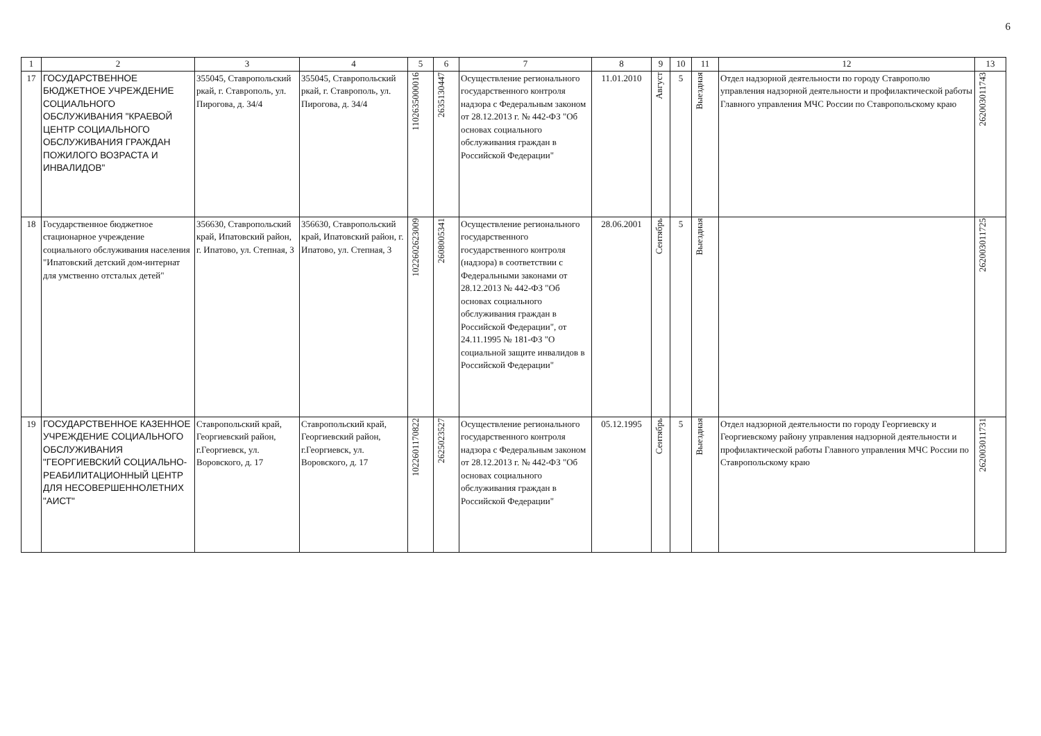6
| 1 | 2 | 3 | 4 | 5 | 6 | 7 | 8 | 9 | 10 | 11 | 12 | 13 |
| --- | --- | --- | --- | --- | --- | --- | --- | --- | --- | --- | --- | --- |
| 17 | ГОСУДАРСТВЕННОЕ БЮДЖЕТНОЕ УЧРЕЖДЕНИЕ СОЦИАЛЬНОГО ОБСЛУЖИВАНИЯ "КРАЕВОЙ ЦЕНТР СОЦИАЛЬНОГО ОБСЛУЖИВАНИЯ ГРАЖДАН ПОЖИЛОГО ВОЗРАСТА И ИНВАЛИДОВ" | 355045, Ставропольский ркай, г. Ставрополь, ул. Пирогова, д. 34/4 | 355045, Ставропольский ркай, г. Ставрополь, ул. Пирогова, д. 34/4 | 1102635000016 | 2635130447 | Осуществление регионального государственного контроля надзора с Федеральным законом от 28.12.2013 г. № 442-ФЗ "Об основах социального обслуживания граждан в Российской Федерации" | 11.01.2010 | Август | 5 | Выездная | Отдел надзорной деятельности по городу Ставрополю управления надзорной деятельности и профилактической работы Главного управления МЧС России по Ставропольскому краю | 262003011743 |
| 18 | Государственное бюджетное стационарное учреждение социального обслуживания населения "Ипатовский детский дом-интернат для умственно отсталых детей" | 356630, Ставропольский край, Ипатовский район, г. Ипатово, ул. Степная, 3 | 356630, Ставропольский край, Ипатовский район, г. Ипатово, ул. Степная, 3 | 1022602623009 | 2608005341 | Осуществление регионального государственного государственного контроля (надзора) в соответствии с Федеральными законами от 28.12.2013 № 442-ФЗ "Об основах социального обслуживания граждан в Российской Федерации", от 24.11.1995 № 181-ФЗ "О социальной защите инвалидов в Российской Федерации" | 28.06.2001 | Сентябрь | 5 | Выездная | | 262003011725 |
| 19 | ГОСУДАРСТВЕННОЕ КАЗЕННОЕ УЧРЕЖДЕНИЕ СОЦИАЛЬНОГО ОБСЛУЖИВАНИЯ "ГЕОРГИЕВСКИЙ СОЦИАЛЬНО-РЕАБИЛИТАЦИОННЫЙ ЦЕНТР ДЛЯ НЕСОВЕРШЕННОЛЕТНИХ "АИСТ" | Ставропольский край, Георгиевский район, г.Георгиевск, ул. Воровского, д. 17 | Ставропольский край, Георгиевский район, г.Георгиевск, ул. Воровского, д. 17 | 1022601170822 | 2625023527 | Осуществление регионального государственного контроля надзора с Федеральным законом от 28.12.2013 г. № 442-ФЗ "Об основах социального обслуживания граждан в Российской Федерации" | 05.12.1995 | Сентябрь | 5 | Выездная | Отдел надзорной деятельности по городу Георгиевску и Георгиевскому району управления надзорной деятельности и профилактической работы Главного управления МЧС России по Ставропольскому краю | 262003011731 |